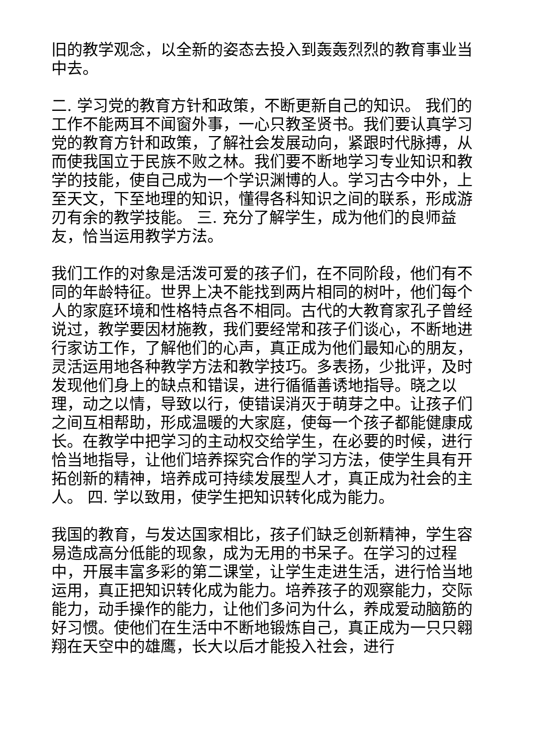旧的教学观念，以全新的姿态去投入到轰轰烈烈的教育事业当中去。
二. 学习党的教育方针和政策，不断更新自己的知识。 我们的工作不能两耳不闻窗外事，一心只教圣贤书。我们要认真学习党的教育方针和政策，了解社会发展动向，紧跟时代脉搏，从而使我国立于民族不败之林。我们要不断地学习专业知识和教学的技能，使自己成为一个学识渊博的人。学习古今中外，上至天文，下至地理的知识，懂得各科知识之间的联系，形成游刃有余的教学技能。 三. 充分了解学生，成为他们的良师益友，恰当运用教学方法。
我们工作的对象是活泼可爱的孩子们，在不同阶段，他们有不同的年龄特征。世界上决不能找到两片相同的树叶，他们每个人的家庭环境和性格特点各不相同。古代的大教育家孔子曾经说过，教学要因材施教，我们要经常和孩子们谈心，不断地进行家访工作，了解他们的心声，真正成为他们最知心的朋友，灵活运用地各种教学方法和教学技巧。多表扬，少批评，及时发现他们身上的缺点和错误，进行循循善诱地指导。晓之以理，动之以情，导致以行，使错误消灭于萌芽之中。让孩子们之间互相帮助，形成温暖的大家庭，使每一个孩子都能健康成长。在教学中把学习的主动权交给学生，在必要的时候，进行恰当地指导，让他们培养探究合作的学习方法，使学生具有开拓创新的精神，培养成可持续发展型人才，真正成为社会的主人。 四. 学以致用，使学生把知识转化成为能力。
我国的教育，与发达国家相比，孩子们缺乏创新精神，学生容易造成高分低能的现象，成为无用的书呆子。在学习的过程中，开展丰富多彩的第二课堂，让学生走进生活，进行恰当地运用，真正把知识转化成为能力。培养孩子的观察能力，交际能力，动手操作的能力，让他们多问为什么，养成爱动脑筋的好习惯。使他们在生活中不断地锻炼自己，真正成为一只只翱翔在天空中的雄鹰，长大以后才能投入社会，进行